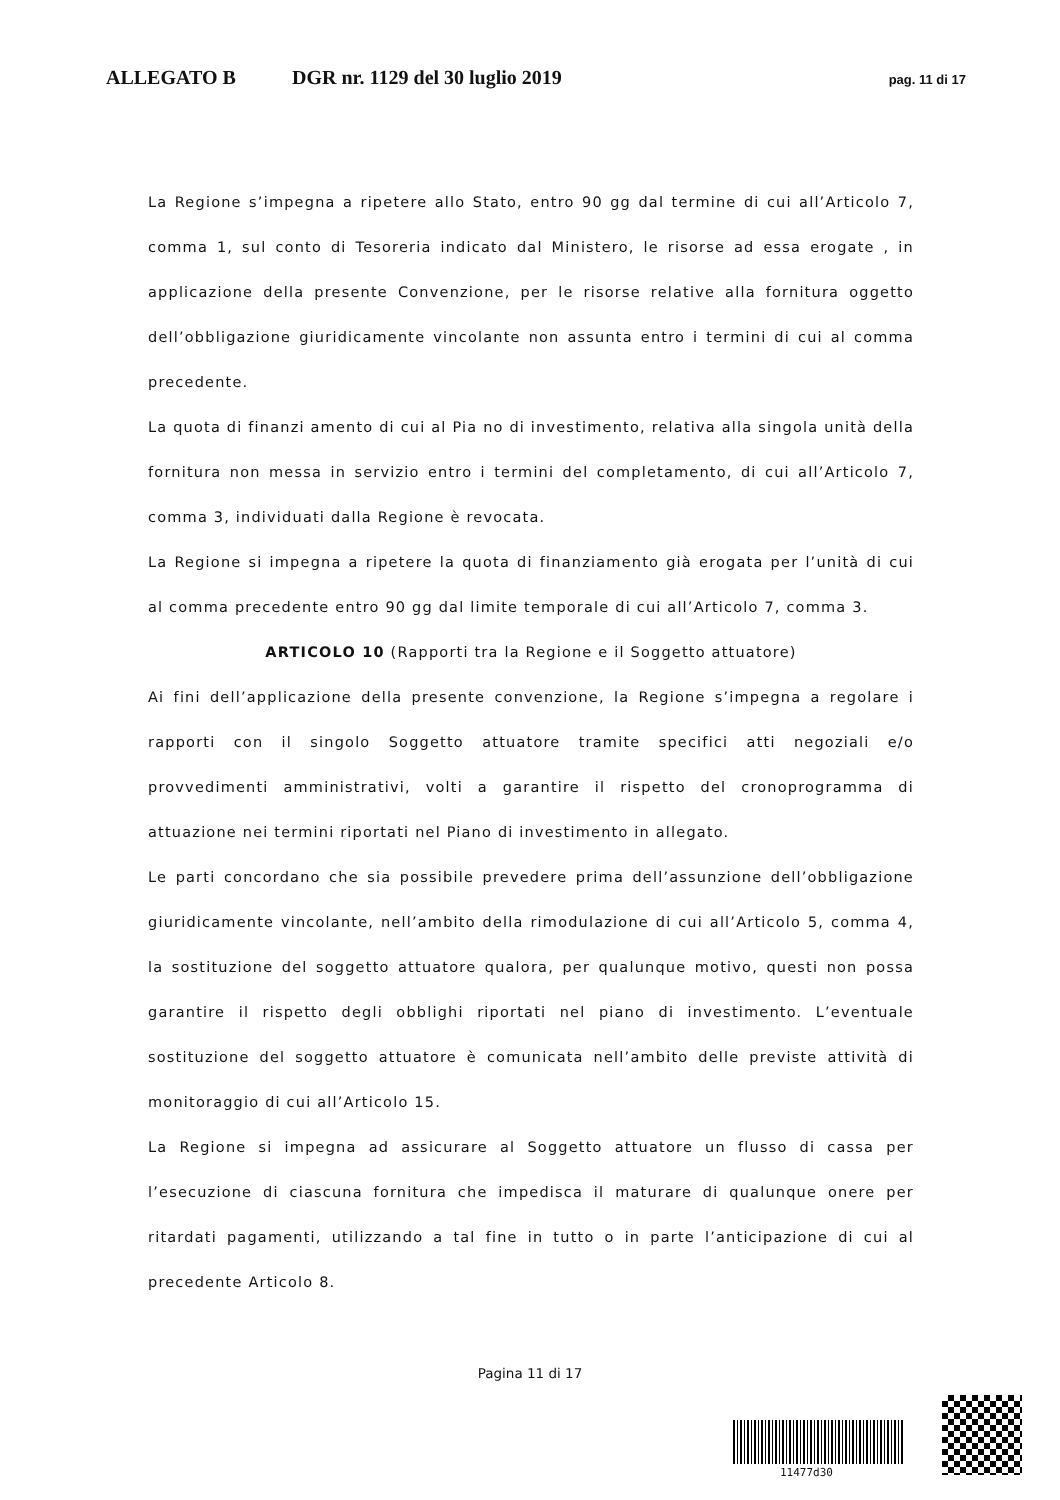ALLEGATO B DGR nr. 1129 del 30 luglio 2019 pag. 11 di 17
La Regione s’impegna a ripetere allo Stato, entro 90 gg dal termine di cui all’Articolo 7, comma 1, sul conto di Tesoreria indicato dal Ministero, le risorse ad essa erogate , in applicazione della presente Convenzione, per le risorse relative alla fornitura oggetto dell’obbligazione giuridicamente vincolante non assunta entro i termini di cui al comma precedente.
La quota di finanzi amento di cui al Pia no di investimento, relativa alla singola unità della fornitura non messa in servizio entro i termini del completamento, di cui all’Articolo 7, comma 3, individuati dalla Regione è revocata.
La Regione si impegna a ripetere la quota di finanziamento già erogata per l’unità di cui al comma precedente entro 90 gg dal limite temporale di cui all’Articolo 7, comma 3.
ARTICOLO 10 (Rapporti tra la Regione e il Soggetto attuatore)
Ai fini dell’applicazione della presente convenzione, la Regione s’impegna a regolare i rapporti con il singolo Soggetto attuatore tramite specifici atti negoziali e/o provvedimenti amministrativi, volti a garantire il rispetto del cronoprogramma di attuazione nei termini riportati nel Piano di investimento in allegato.
Le parti concordano che sia possibile prevedere prima dell’assunzione dell’obbligazione giuridicamente vincolante, nell’ambito della rimodulazione di cui all’Articolo 5, comma 4, la sostituzione del soggetto attuatore qualora, per qualunque motivo, questi non possa garantire il rispetto degli obblighi riportati nel piano di investimento. L’eventuale sostituzione del soggetto attuatore è comunicata nell’ambito delle previste attività di monitoraggio di cui all’Articolo 15.
La Regione si impegna ad assicurare al Soggetto attuatore un flusso di cassa per l’esecuzione di ciascuna fornitura che impedisca il maturare di qualunque onere per ritardati pagamenti, utilizzando a tal fine in tutto o in parte l’anticipazione di cui al precedente Articolo 8.
Pagina 11 di 17
11477d30